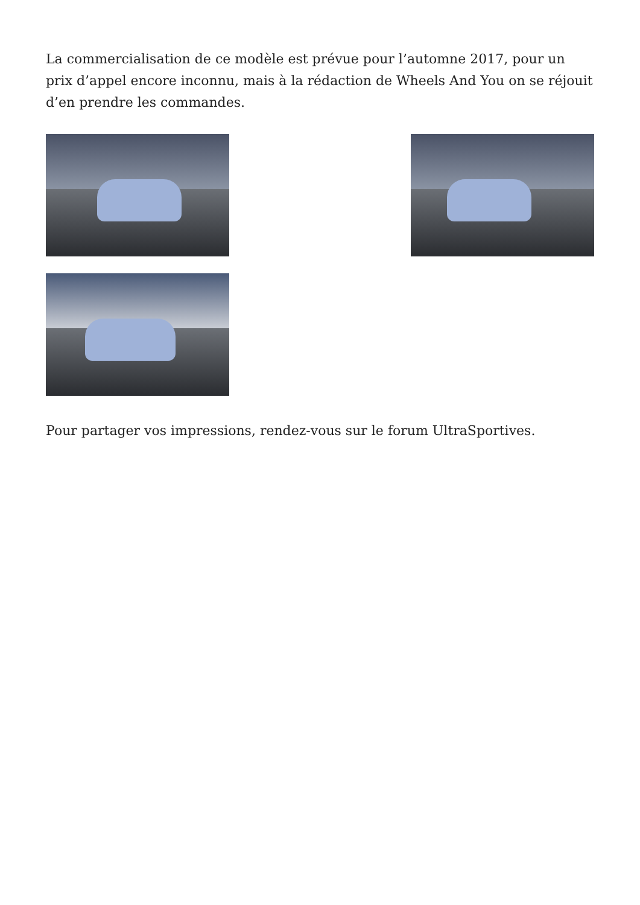La commercialisation de ce modèle est prévue pour l’automne 2017, pour un prix d’appel encore inconnu, mais à la rédaction de Wheels And You on se réjouit d’en prendre les commandes.
Pour partager vos impressions, rendez-vous sur le forum UltraSportives.